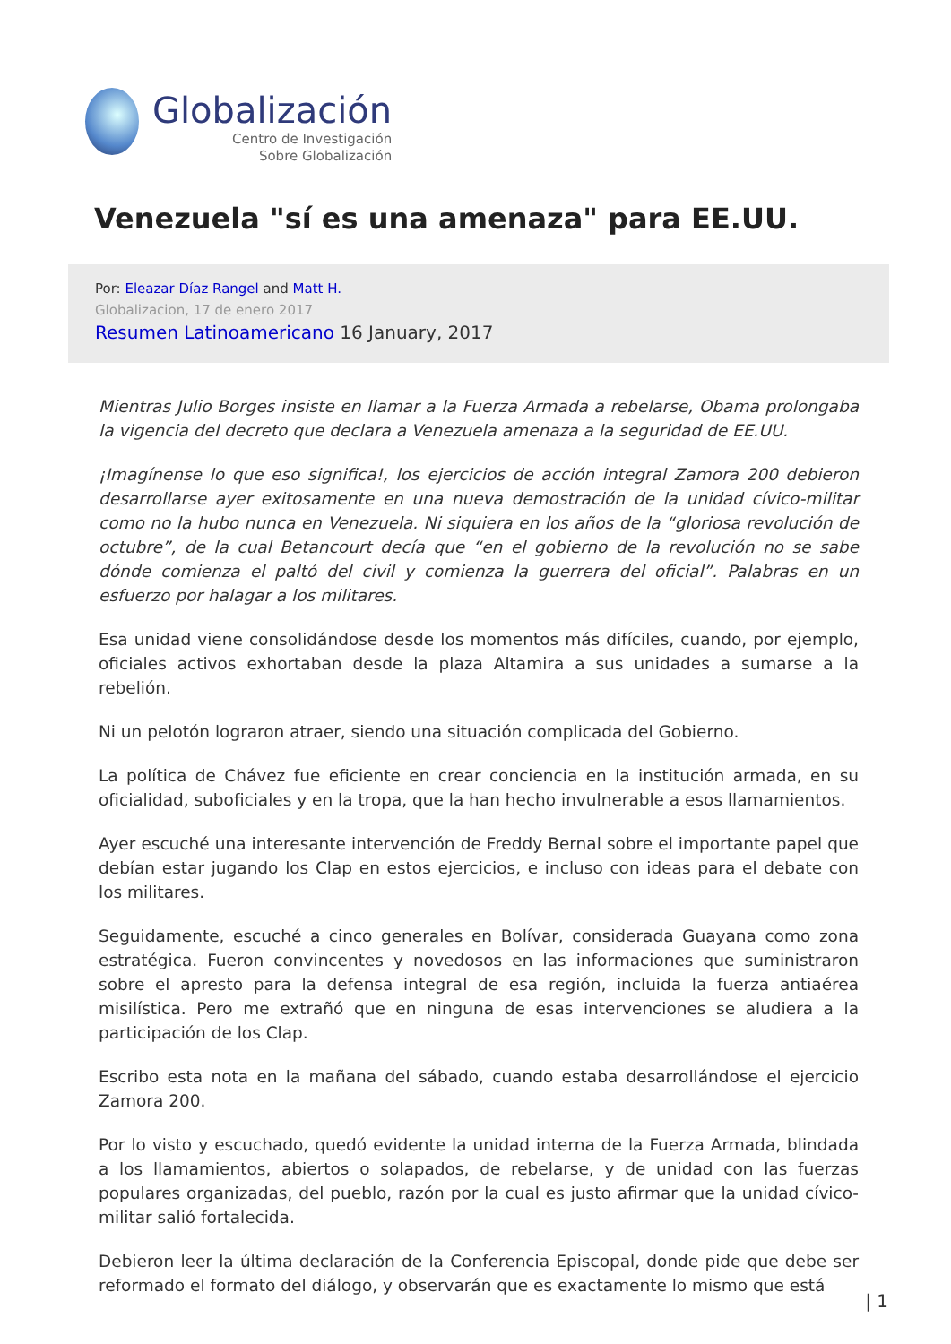Globalización
Centro de Investigación
Sobre Globalización
Venezuela "sí es una amenaza" para EE.UU.
Por: Eleazar Díaz Rangel and Matt H.
Globalizacion, 17 de enero 2017
Resumen Latinoamericano 16 January, 2017
Mientras Julio Borges insiste en llamar a la Fuerza Armada a rebelarse, Obama prolongaba la vigencia del decreto que declara a Venezuela amenaza a la seguridad de EE.UU.
¡Imagínense lo que eso significa!, los ejercicios de acción integral Zamora 200 debieron desarrollarse ayer exitosamente en una nueva demostración de la unidad cívico-militar como no la hubo nunca en Venezuela. Ni siquiera en los años de la “gloriosa revolución de octubre”, de la cual Betancourt decía que “en el gobierno de la revolución no se sabe dónde comienza el paltó del civil y comienza la guerrera del oficial”. Palabras en un esfuerzo por halagar a los militares.
Esa unidad viene consolidándose desde los momentos más difíciles, cuando, por ejemplo, oficiales activos exhortaban desde la plaza Altamira a sus unidades a sumarse a la rebelión.
Ni un pelotón lograron atraer, siendo una situación complicada del Gobierno.
La política de Chávez fue eficiente en crear conciencia en la institución armada, en su oficialidad, suboficiales y en la tropa, que la han hecho invulnerable a esos llamamientos.
Ayer escuché una interesante intervención de Freddy Bernal sobre el importante papel que debían estar jugando los Clap en estos ejercicios, e incluso con ideas para el debate con los militares.
Seguidamente, escuché a cinco generales en Bolívar, considerada Guayana como zona estratégica. Fueron convincentes y novedosos en las informaciones que suministraron sobre el apresto para la defensa integral de esa región, incluida la fuerza antiaérea misilística. Pero me extrañó que en ninguna de esas intervenciones se aludiera a la participación de los Clap.
Escribo esta nota en la mañana del sábado, cuando estaba desarrollándose el ejercicio Zamora 200.
Por lo visto y escuchado, quedó evidente la unidad interna de la Fuerza Armada, blindada a los llamamientos, abiertos o solapados, de rebelarse, y de unidad con las fuerzas populares organizadas, del pueblo, razón por la cual es justo afirmar que la unidad cívico-militar salió fortalecida.
Debieron leer la última declaración de la Conferencia Episcopal, donde pide que debe ser reformado el formato del diálogo, y observarán que es exactamente lo mismo que está
| 1